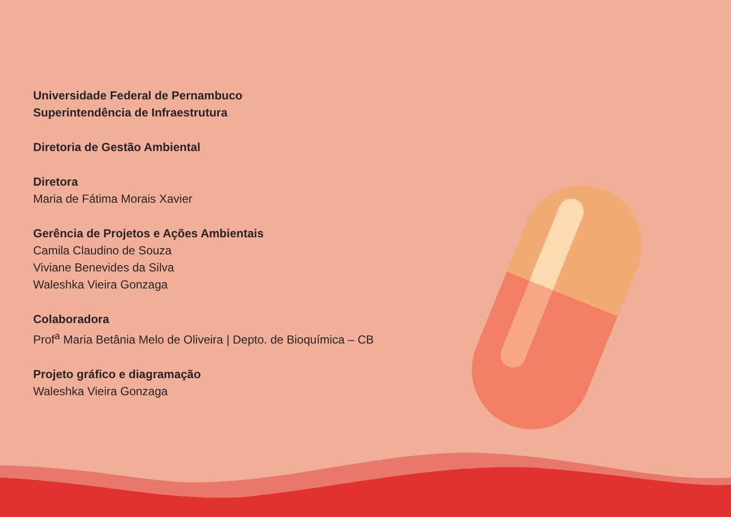Universidade Federal de Pernambuco
Superintendência de Infraestrutura
Diretoria de Gestão Ambiental
Diretora
Maria de Fátima Morais Xavier
Gerência de Projetos e Ações Ambientais
Camila Claudino de Souza
Viviane Benevides da Silva
Waleshka Vieira Gonzaga
Colaboradora
Prof<sup>a</sup> Maria Betânia Melo de Oliveira | Depto. de Bioquímica – CB
Projeto gráfico e diagramação
Waleshka Vieira Gonzaga